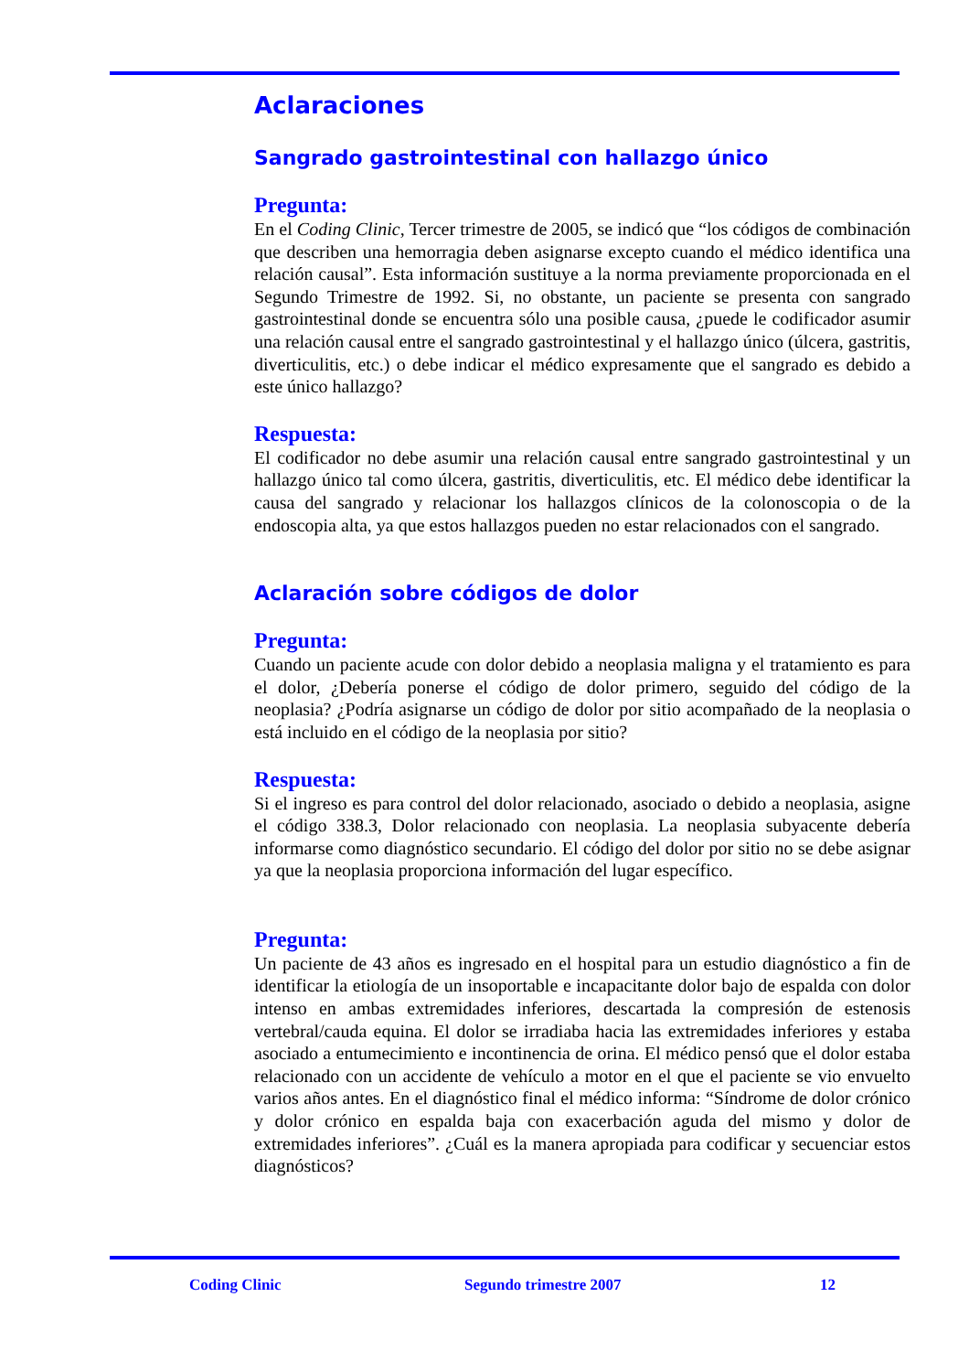Aclaraciones
Sangrado gastrointestinal con hallazgo único
Pregunta:
En el Coding Clinic, Tercer trimestre de 2005, se indicó que “los códigos de combinación que describen una hemorragia deben asignarse excepto cuando el médico identifica una relación causal”. Esta información sustituye a la norma previamente proporcionada en el Segundo Trimestre de 1992. Si, no obstante, un paciente se presenta con sangrado gastrointestinal donde se encuentra sólo una posible causa, ¿puede le codificador asumir una relación causal entre el sangrado gastrointestinal y el hallazgo único (úlcera, gastritis, diverticulitis, etc.) o debe indicar el médico expresamente que el sangrado es debido a este único hallazgo?
Respuesta:
El codificador no debe asumir una relación causal entre sangrado gastrointestinal y un hallazgo único tal como úlcera, gastritis, diverticulitis, etc. El médico debe identificar la causa del sangrado y relacionar los hallazgos clínicos de la colonoscopia o de la endoscopia alta, ya que estos hallazgos pueden no estar relacionados con el sangrado.
Aclaración sobre códigos de dolor
Pregunta:
Cuando un paciente acude con dolor debido a neoplasia maligna y el tratamiento es para el dolor, ¿Debería ponerse el código de dolor primero, seguido del código de la neoplasia? ¿Podría asignarse un código de dolor por sitio acompañado de la neoplasia o está incluido en el código de la neoplasia por sitio?
Respuesta:
Si el ingreso es para control del dolor relacionado, asociado o debido a neoplasia, asigne el código 338.3, Dolor relacionado con neoplasia. La neoplasia subyacente debería informarse como diagnóstico secundario. El código del dolor por sitio no se debe asignar ya que la neoplasia proporciona información del lugar específico.
Pregunta:
Un paciente de 43 años es ingresado en el hospital para un estudio diagnóstico a fin de identificar la etiología de un insoportable e incapacitante dolor bajo de espalda con dolor intenso en ambas extremidades inferiores, descartada la compresión de estenosis vertebral/cauda equina. El dolor se irradiaba hacia las extremidades inferiores y estaba asociado a entumecimiento e incontinencia de orina. El médico pensó que el dolor estaba relacionado con un accidente de vehículo a motor en el que el paciente se vio envuelto varios años antes. En el diagnóstico final el médico informa: “Síndrome de dolor crónico y dolor crónico en espalda baja con exacerbación aguda del mismo y dolor de extremidades inferiores”. ¿Cuál es la manera apropiada para codificar y secuenciar estos diagnósticos?
Coding Clinic Segundo trimestre 2007 12